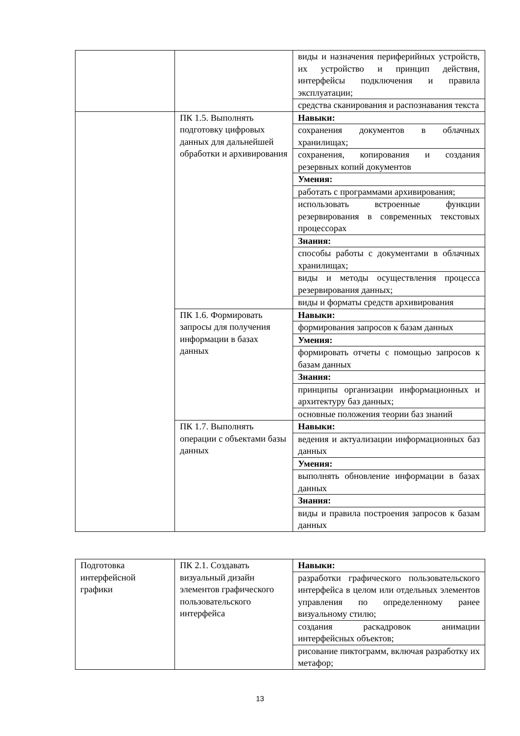| | | виды и назначения периферийных устройств, их устройство и принцип действия, интерфейсы подключения и правила эксплуатации; |
| | | средства сканирования и распознавания текста |
| | ПК 1.5. Выполнять подготовку цифровых данных для дальнейшей обработки и архивирования | Навыки: |
| | | сохранения документов в облачных хранилищах; |
| | | сохранения, копирования и создания резервных копий документов |
| | | Умения: |
| | | работать с программами архивирования; |
| | | использовать встроенные функции резервирования в современных текстовых процессорах |
| | | Знания: |
| | | способы работы с документами в облачных хранилищах; |
| | | виды и методы осуществления процесса резервирования данных; |
| | | виды и форматы средств архивирования |
| | ПК 1.6. Формировать запросы для получения информации в базах данных | Навыки: |
| | | формирования запросов к базам данных |
| | | Умения: |
| | | формировать отчеты с помощью запросов к базам данных |
| | | Знания: |
| | | принципы организации информационных и архитектуру баз данных; |
| | | основные положения теории баз знаний |
| | ПК 1.7. Выполнять операции с объектами базы данных | Навыки: |
| | | ведения и актуализации информационных баз данных |
| | | Умения: |
| | | выполнять обновление информации в базах данных |
| | | Знания: |
| | | виды и правила построения запросов к базам данных |
| Подготовка интерфейсной графики | ПК 2.1. Создавать визуальный дизайн элементов графического пользовательского интерфейса | Навыки: |
| | | разработки графического пользовательского интерфейса в целом или отдельных элементов управления по определенному ранее визуальному стилю; |
| | | создания раскадровок анимации интерфейсных объектов; |
| | | рисование пиктограмм, включая разработку их метафор; |
13